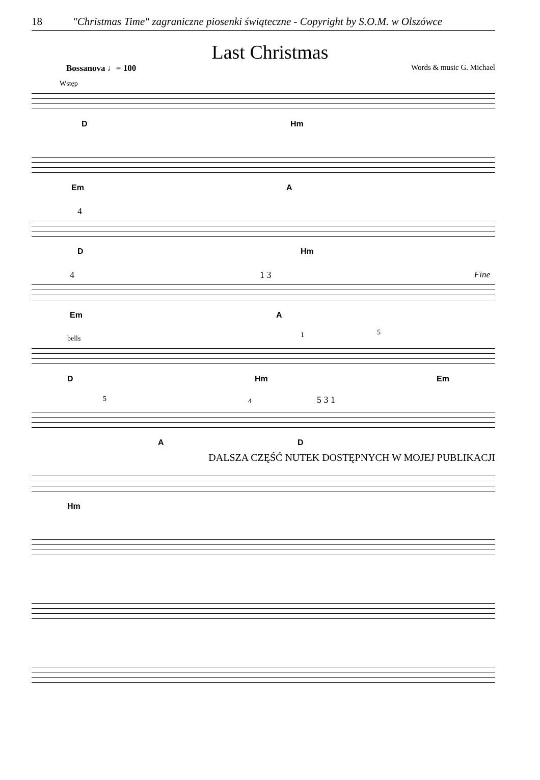18 "Christmas Time" zagraniczne piosenki świąteczne - Copyright by S.O.M. w Olszówce
Last Christmas
Bossanova ♩= 100 Words & music G. Michael
Wstęp
D Hm
Em A
4
D Hm
4 1 3 Fine
Em A
bells 1 5
D Hm Em
5 4 5 3 1
A D
DALSZA CZĘŚĆ NUTEK DOSTĘPNYCH W MOJEJ PUBLIKACJI
Hm